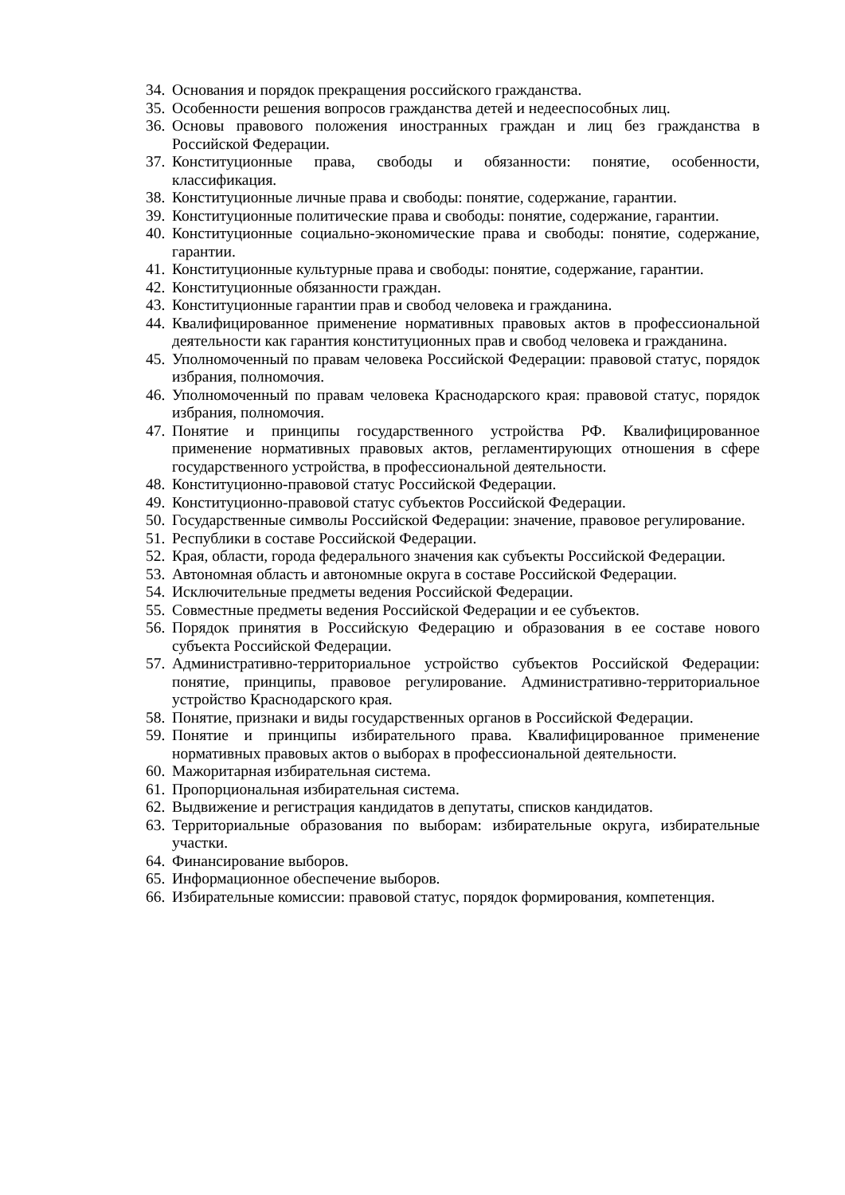34. Основания и порядок прекращения российского гражданства.
35. Особенности решения вопросов гражданства детей и недееспособных лиц.
36. Основы правового положения иностранных граждан и лиц без гражданства в Российской Федерации.
37. Конституционные права, свободы и обязанности: понятие, особенности, классификация.
38. Конституционные личные права и свободы: понятие, содержание, гарантии.
39. Конституционные политические права и свободы: понятие, содержание, гарантии.
40. Конституционные социально-экономические права и свободы: понятие, содержание, гарантии.
41. Конституционные культурные права и свободы: понятие, содержание, гарантии.
42. Конституционные обязанности граждан.
43. Конституционные гарантии прав и свобод человека и гражданина.
44. Квалифицированное применение нормативных правовых актов в профессиональной деятельности как гарантия конституционных прав и свобод человека и гражданина.
45. Уполномоченный по правам человека Российской Федерации: правовой статус, порядок избрания, полномочия.
46. Уполномоченный по правам человека Краснодарского края: правовой статус, порядок избрания, полномочия.
47. Понятие и принципы государственного устройства РФ. Квалифицированное применение нормативных правовых актов, регламентирующих отношения в сфере государственного устройства, в профессиональной деятельности.
48. Конституционно-правовой статус Российской Федерации.
49. Конституционно-правовой статус субъектов Российской Федерации.
50. Государственные символы Российской Федерации: значение, правовое регулирование.
51. Республики в составе Российской Федерации.
52. Края, области, города федерального значения как субъекты Российской Федерации.
53. Автономная область и автономные округа в составе Российской Федерации.
54. Исключительные предметы ведения Российской Федерации.
55. Совместные предметы ведения Российской Федерации и ее субъектов.
56. Порядок принятия в Российскую Федерацию и образования в ее составе нового субъекта Российской Федерации.
57. Административно-территориальное устройство субъектов Российской Федерации: понятие, принципы, правовое регулирование. Административно-территориальное устройство Краснодарского края.
58. Понятие, признаки и виды государственных органов в Российской Федерации.
59. Понятие и принципы избирательного права. Квалифицированное применение нормативных правовых актов о выборах в профессиональной деятельности.
60. Мажоритарная избирательная система.
61. Пропорциональная избирательная система.
62. Выдвижение и регистрация кандидатов в депутаты, списков кандидатов.
63. Территориальные образования по выборам: избирательные округа, избирательные участки.
64. Финансирование выборов.
65. Информационное обеспечение выборов.
66. Избирательные комиссии: правовой статус, порядок формирования, компетенция.